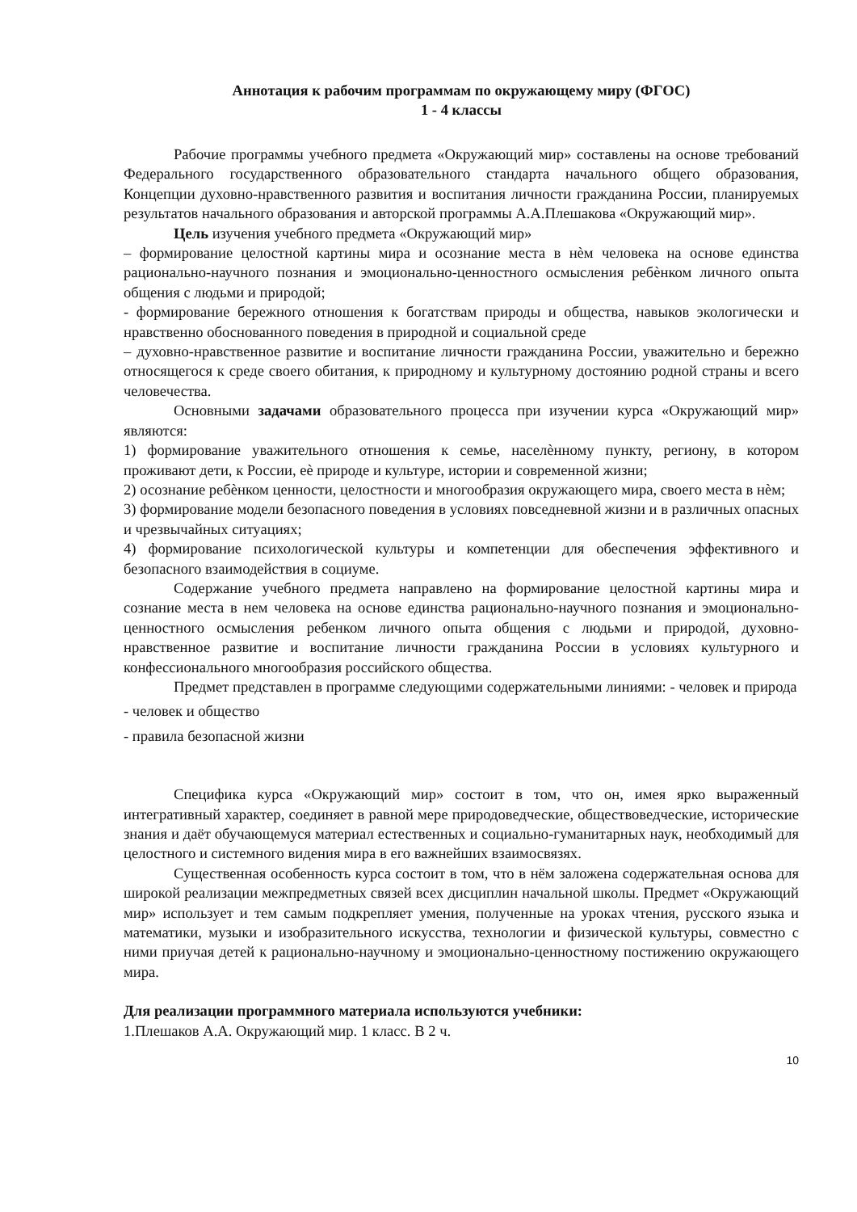Аннотация к рабочим программам по окружающему миру (ФГОС)
1 - 4 классы
Рабочие программы учебного предмета «Окружающий мир» составлены на основе требований Федерального государственного образовательного стандарта начального общего образования, Концепции духовно-нравственного развития и воспитания личности гражданина России, планируемых результатов начального образования и авторской программы А.А.Плешакова «Окружающий мир».
Цель изучения учебного предмета «Окружающий мир»
– формирование целостной картины мира и осознание места в нѐм человека на основе единства рационально-научного познания и эмоционально-ценностного осмысления ребѐнком личного опыта общения с людьми и природой;
- формирование бережного отношения к богатствам природы и общества, навыков экологически и нравственно обоснованного поведения в природной и социальной среде
– духовно-нравственное развитие и воспитание личности гражданина России, уважительно и бережно относящегося к среде своего обитания, к природному и культурному достоянию родной страны и всего человечества.
Основными задачами образовательного процесса при изучении курса «Окружающий мир» являются:
1) формирование уважительного отношения к семье, населѐнному пункту, региону, в котором проживают дети, к России, еѐ природе и культуре, истории и современной жизни;
2) осознание ребѐнком ценности, целостности и многообразия окружающего мира, своего места в нѐм;
3) формирование модели безопасного поведения в условиях повседневной жизни и в различных опасных и чрезвычайных ситуациях;
4) формирование психологической культуры и компетенции для обеспечения эффективного и безопасного взаимодействия в социуме.
Содержание учебного предмета направлено на формирование целостной картины мира и сознание места в нем человека на основе единства рационально-научного познания и эмоционально-ценностного осмысления ребенком личного опыта общения с людьми и природой, духовно-нравственное развитие и воспитание личности гражданина России в условиях культурного и конфессионального многообразия российского общества.
Предмет представлен в программе следующими содержательными линиями: - человек и природа
- человек и общество
- правила безопасной жизни
Специфика курса «Окружающий мир» состоит в том, что он, имея ярко выраженный интегративный характер, соединяет в равной мере природоведческие, обществоведческие, исторические знания и даёт обучающемуся материал естественных и социально-гуманитарных наук, необходимый для целостного и системного видения мира в его важнейших взаимосвязях.
Существенная особенность курса состоит в том, что в нём заложена содержательная основа для широкой реализации межпредметных связей всех дисциплин начальной школы. Предмет «Окружающий мир» использует и тем самым подкрепляет умения, полученные на уроках чтения, русского языка и математики, музыки и изобразительного искусства, технологии и физической культуры, совместно с ними приучая детей к рационально-научному и эмоционально-ценностному постижению окружающего мира.
Для реализации программного материала используются учебники:
1.Плешаков А.А. Окружающий мир. 1 класс. В 2 ч.
10